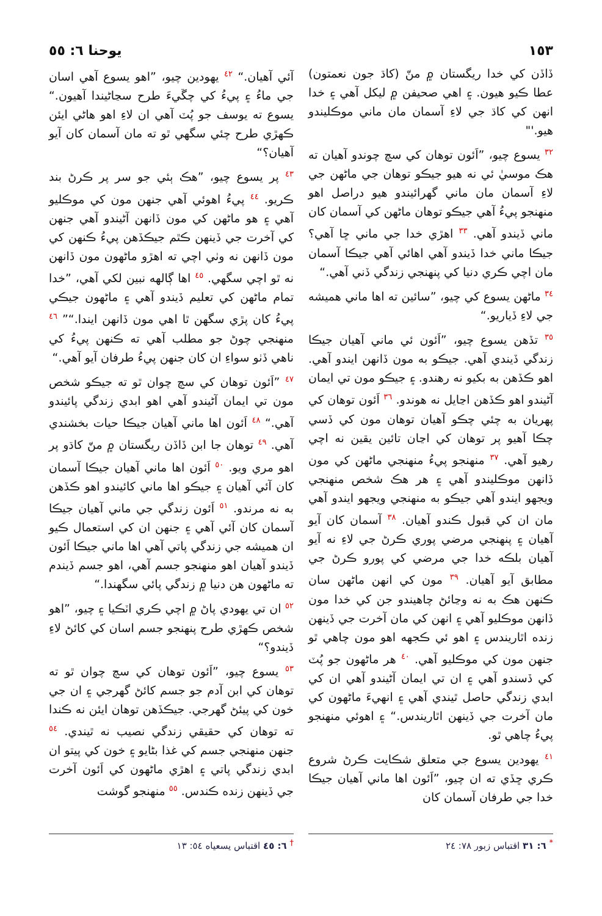١٥٣ يوحنا ٦: ٥٥
ڏاڏن کي خدا ريگستان ۾ منّ (کاڌ جون نعمتون) عطا ڪيو هيون. ۽ اهي صحيفن ۾ ليکل آهي ۽ خدا انهن کي کاڌ جي لاءِ آسمان مان ماني موڪليندو هيو.'"
<sup>٣٢</sup> يسوع چيو، ”اَئون توهان کي سچ چوندو آهيان ته هڪ موسيٰ ئي نه هيو جيڪو توهان جي ماڻهن جي لاءِ آسمان مان ماني گهرائيندو هيو دراصل اهو منهنجو پيءُ آهي جيڪو توهان ماڻهن کي آسمان کان ماني ڏيندو آهي. <sup>٣٣</sup> اهڙي خدا جي ماني ڇا آهي؟ جيڪا ماني خدا ڏيندو آهي اهائي آهي جيڪا آسمان مان اچي ڪري دنيا کي پنهنجي زندگي ڏني آهي.“
<sup>٣٤</sup> ماڻهن يسوع کي چيو، ”سائين ته اها ماني هميشه جي لاءِ ڏياريو.“
<sup>٣٥</sup> تڏهن يسوع چيو، ”اَئون ئي ماني آهيان جيڪا زندگي ڏيندي آهي. جيڪو به مون ڏانهن ايندو آهي. اهو ڪڏهن به بکيو نه رهندو. ۽ جيڪو مون تي ايمان آڻيندو اهو ڪڏهن اڃايل نه هوندو. <sup>٣٦</sup> اَئون توهان کي پهريان به چئي چڪو آهيان توهان مون کي ڏسي چڪا آهيو پر توهان کي اڃان تائين يقين نه اچي رهيو آهي. <sup>٣٧</sup> منهنجو پيءُ منهنجي ماڻهن کي مون ڏانهن موڪليندو آهي ۽ هر هڪ شخص منهنجي ويجهو ايندو آهي جيڪو به منهنجي ويجهو ايندو آهي مان ان کي قبول ڪندو آهيان. <sup>٣٨</sup> آسمان کان آيو آهيان ۽ پنهنجي مرضي پوري ڪرڻ جي لاءِ نه آيو آهيان بلڪه خدا جي مرضي کي پورو ڪرڻ جي مطابق آيو آهيان. <sup>٣٩</sup> مون کي انهن ماڻهن سان ڪنهن هڪ به نه وڃائڻ چاهيندو جن کي خدا مون ڏانهن موڪليو آهي ۽ انهن کي مان آخرت جي ڏينهن زنده اٿاريندس ۽ اهو ئي ڪجهه اهو مون چاهي ٿو جنهن مون کي موڪليو آهي. <sup>٤٠</sup> هر ماڻهون جو پُٽ کي ڏسندو آهي ۽ ان تي ايمان آڻيندو آهي ان کي ابدي زندگي حاصل ٿيندي آهي ۽ انهيءَ ماڻهون کي مان آخرت جي ڏينهن اٿاريندس.“ ۽ اهوئي منهنجو پيءُ چاهي ٿو.
<sup>٤١</sup> يهودين يسوع جي متعلق شڪايت ڪرڻ شروع ڪري ڇڏي ته ان چيو، ”اَئون اها ماني آهيان جيڪا خدا جي طرفان آسمان کان
آئي آهيان.“ <sup>٤٢</sup> يهودين چيو، ”اهو يسوع آهي اسان جي ماءُ ۽ پيءُ کي چڱيءَ طرح سڃاڻيندا آهيون.“ يسوع ته يوسف جو پُٽ آهي ان لاءِ اهو هاڻي ايئن ڪهڙي طرح چئي سگهي ٿو ته مان آسمان کان آيو آهيان؟“
<sup>٤٣</sup> پر يسوع چيو، ”هڪ ٻئي جو سر پر ڪرڻ بند ڪريو. <sup>٤٤</sup> پيءُ اهوئي آهي جنهن مون کي موڪليو آهي ۽ هو ماڻهن کي مون ڏانهن آڻيندو آهي جنهن کي آخرت جي ڏينهن ڪٿم جيڪڏهن پيءُ ڪنهن کي مون ڏانهن نه وٺي اچي ته اهڙو ماڻهون مون ڏانهن نه ٿو اچي سگهي. <sup>٤٥</sup> اها ڳالهه نبين لکي آهي، ”خدا تمام ماڻهن کي تعليم ڏيندو آهي ۽ ماڻهون جيڪي پيءُ کان پڙي سگهن ٿا اهي مون ڏانهن ايندا.“” <sup>٤٦</sup> منهنجي چوڻ جو مطلب آهي ته ڪنهن پيءُ کي ناهي ڏٺو سواءِ ان کان جنهن پيءُ طرفان آيو آهي.“
<sup>٤٧</sup> ”اَئون توهان کي سچ چوان ٿو ته جيڪو شخص مون تي ايمان آڻيندو آهي اهو ابدي زندگي پائيندو آهي.“ <sup>٤٨</sup> اَئون اها ماني آهيان جيڪا حيات بخشندي آهي. <sup>٤٩</sup> توهان جا ابن ڏاڏن ريگستان ۾ منّ کاڌو پر اهو مري ويو. <sup>٥٠</sup> اَئون اها ماني آهيان جيڪا آسمان کان آئي آهيان ۽ جيڪو اها ماني کائيندو اهو ڪڏهن به نه مرندو. <sup>٥١</sup> اَئون زندگي جي ماني آهيان جيڪا آسمان کان آئي آهي ۽ جنهن ان کي استعمال ڪيو ان هميشه جي زندگي پاتي آهي اها ماني جيڪا اَئون ڏيندو آهيان اهو منهنجو جسم آهي، اهو جسم ڏيندم ته ماڻهون هن دنيا ۾ زندگي پائي سگهندا.“
<sup>٥٢</sup> ان تي يهودي پاڻ ۾ اچي ڪري اٽڪيا ۽ چيو، ”اهو شخص ڪهڙي طرح پنهنجو جسم اسان کي کائڻ لاءِ ڏيندو؟“
<sup>٥٣</sup> يسوع چيو، ”اَئون توهان کي سچ چوان ٿو ته توهان کي ابن آدم جو جسم کائڻ گهرجي ۽ ان جي خون کي پيئڻ گهرجي. جيڪڏهن توهان ايئن نه ڪندا ته توهان کي حقيقي زندگي نصيب نه ٿيندي. <sup>٥٤</sup> جنهن منهنجي جسم کي غذا بڻايو ۽ خون کي پيتو ان ابدي زندگي پاتي ۽ اهڙي ماڻهون کي اَئون آخرت جي ڏينهن زنده ڪندس. <sup>٥٥</sup> منهنجو گوشت
<sup>*</sup> ٦: ٣١ اقتباس زبور ٧٨: ٢٤
<sup>†</sup> ٦: ٤٥ اقتباس يسعياه ٥٤: ١٣